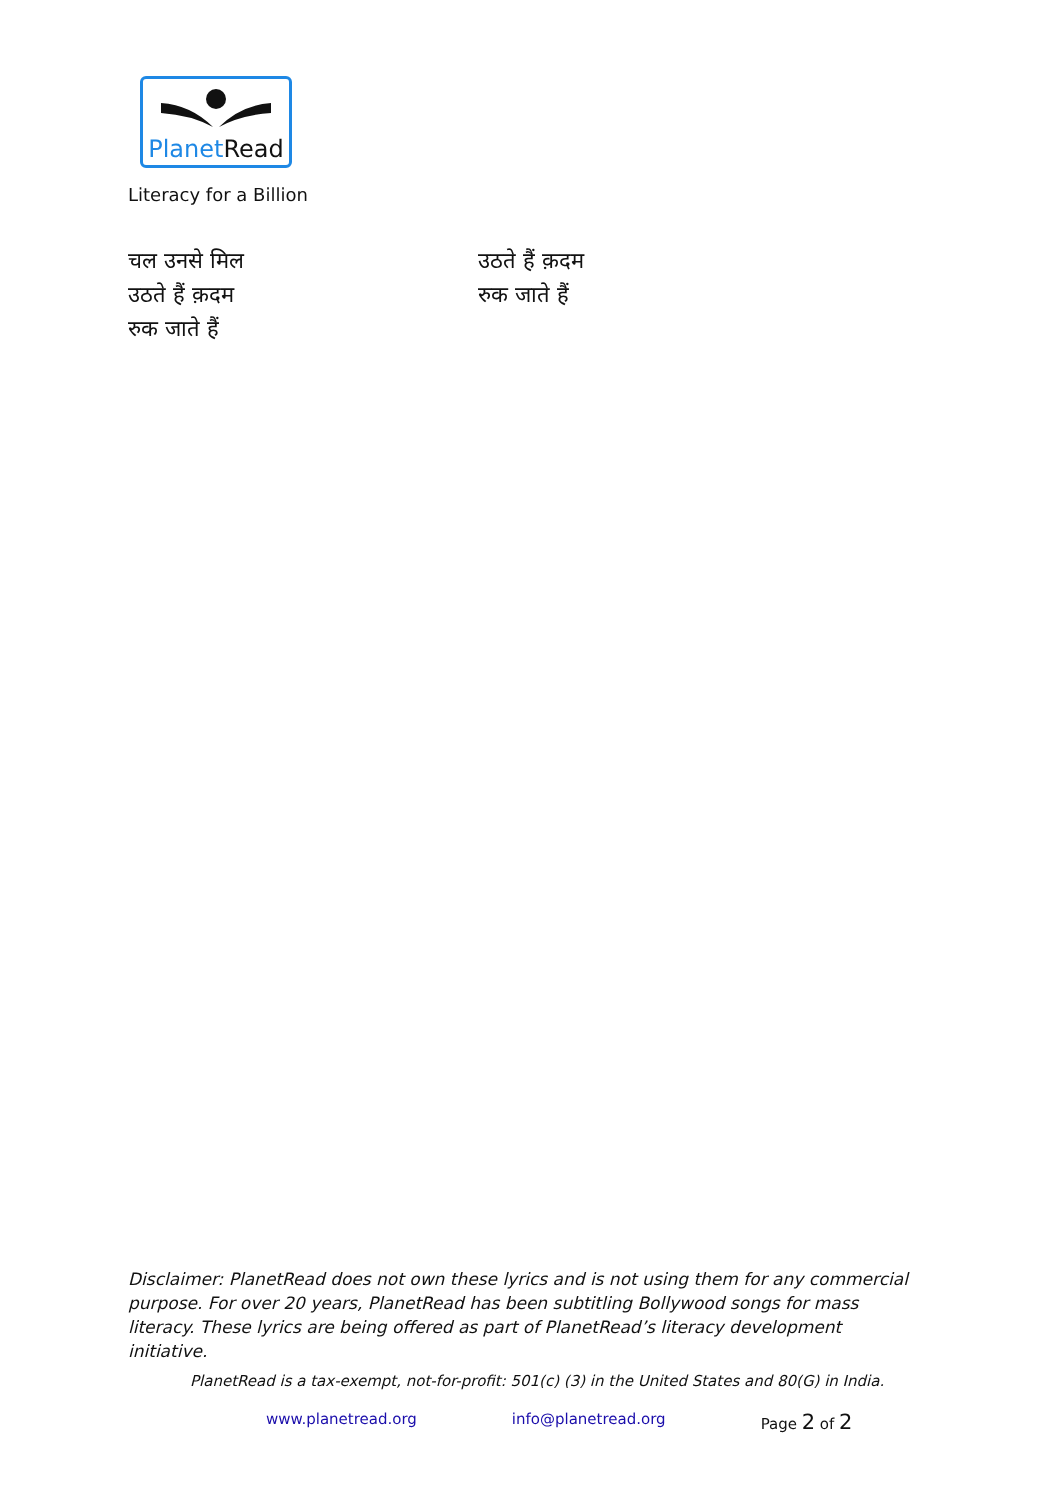PlanetRead
Literacy for a Billion
चल उनसे मिल
उठते हैं क़दम
रुक जाते हैं
उठते हैं क़दम
रुक जाते हैं
Disclaimer: PlanetRead does not own these lyrics and is not using them for any commercial purpose. For over 20 years, PlanetRead has been subtitling Bollywood songs for mass literacy. These lyrics are being offered as part of PlanetRead’s literacy development initiative.
PlanetRead is a tax-exempt, not-for-profit: 501(c) (3) in the United States and 80(G) in India.
www.planetread.org info@planetread.org Page 2 of 2